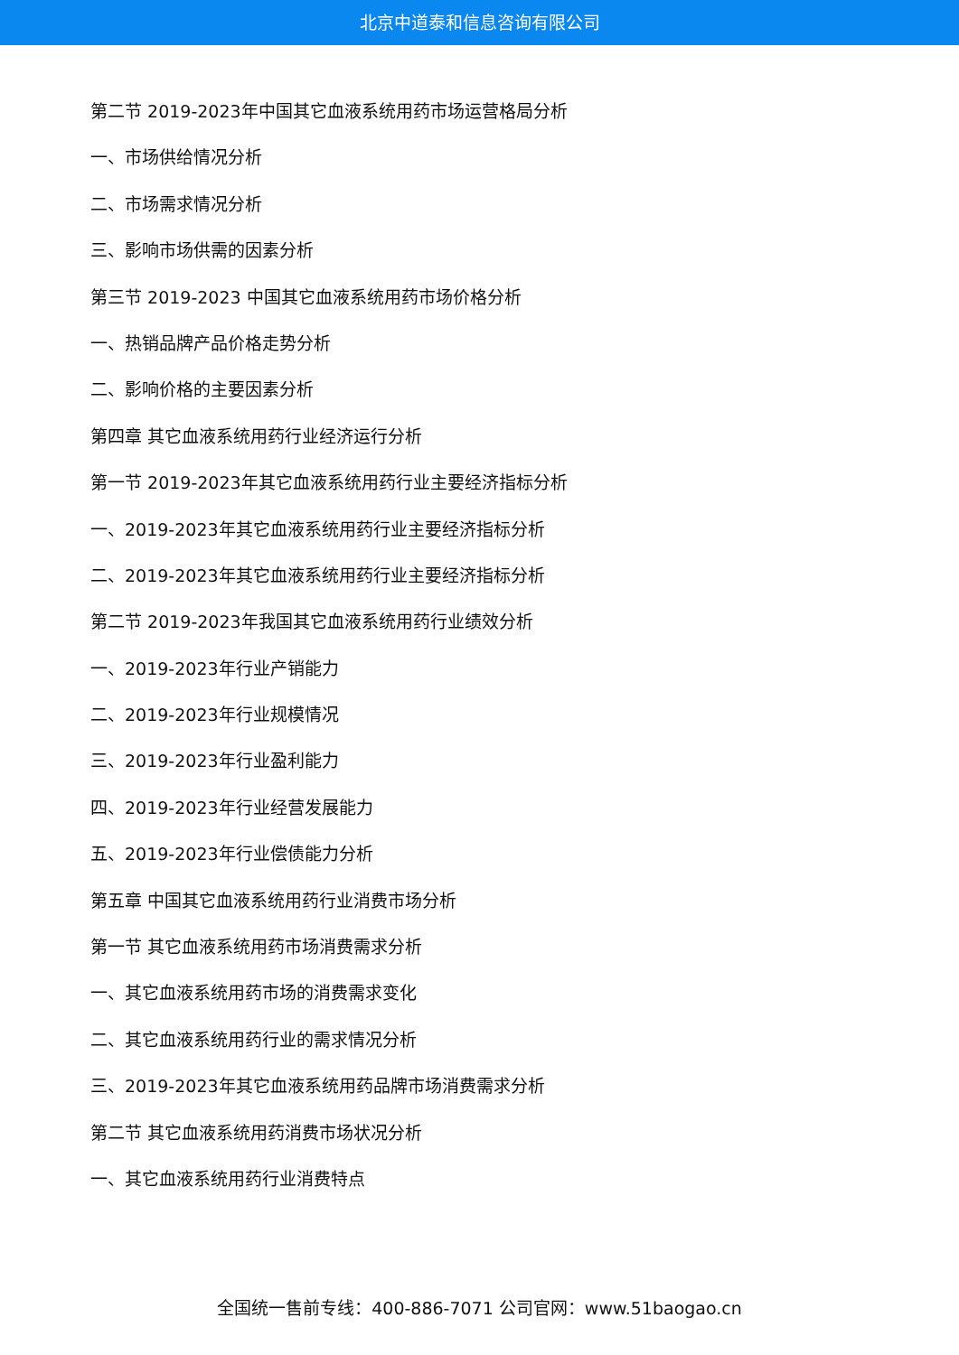北京中道泰和信息咨询有限公司
第二节 2019-2023年中国其它血液系统用药市场运营格局分析
一、市场供给情况分析
二、市场需求情况分析
三、影响市场供需的因素分析
第三节 2019-2023 中国其它血液系统用药市场价格分析
一、热销品牌产品价格走势分析
二、影响价格的主要因素分析
第四章 其它血液系统用药行业经济运行分析
第一节 2019-2023年其它血液系统用药行业主要经济指标分析
一、2019-2023年其它血液系统用药行业主要经济指标分析
二、2019-2023年其它血液系统用药行业主要经济指标分析
第二节 2019-2023年我国其它血液系统用药行业绩效分析
一、2019-2023年行业产销能力
二、2019-2023年行业规模情况
三、2019-2023年行业盈利能力
四、2019-2023年行业经营发展能力
五、2019-2023年行业偿债能力分析
第五章 中国其它血液系统用药行业消费市场分析
第一节 其它血液系统用药市场消费需求分析
一、其它血液系统用药市场的消费需求变化
二、其它血液系统用药行业的需求情况分析
三、2019-2023年其它血液系统用药品牌市场消费需求分析
第二节 其它血液系统用药消费市场状况分析
一、其它血液系统用药行业消费特点
全国统一售前专线：400-886-7071 公司官网：www.51baogao.cn